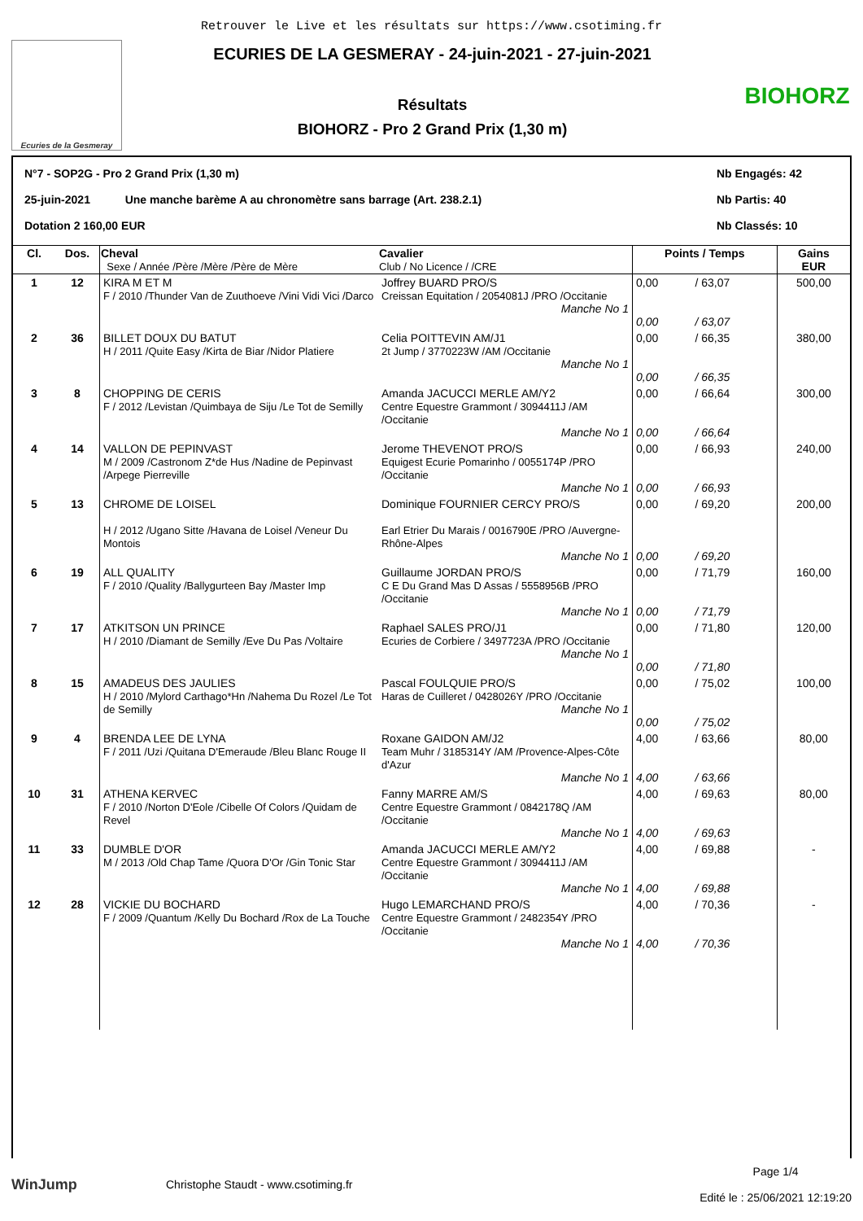Retrouver le Live et les résultats sur https://www.csotiming.fr
Ecuries de la Gesmeray
ECURIES DE LA GESMERAY - 24-juin-2021 - 27-juin-2021
Résultats
BIOHORZ - Pro 2 Grand Prix (1,30 m)
BIOHORZ
N°7 - SOP2G - Pro 2 Grand Prix (1,30 m) Nb Engagés: 42
25-juin-2021 Une manche barème A au chronomètre sans barrage (Art. 238.2.1) Nb Partis: 40
Dotation 2 160,00 EUR Nb Classés: 10
| Cl. | Dos. | Cheval Sexe / Année /Père /Mère /Père de Mère | Cavalier Club / No Licence / /CRE | Points / Temps | | Gains EUR |
| --- | --- | --- | --- | --- | --- | --- |
| 1 | 12 | KIRA M ET M F / 2010 /Thunder Van de Zuuthoeve /Vini Vidi Vici /Darco | Joffrey BUARD PRO/S Creissan Equitation / 2054081J /PRO /Occitanie Manche No 1 | 0,00 0,00 | / 63,07 / 63,07 | 500,00 |
| 2 | 36 | BILLET DOUX DU BATUT H / 2011 /Quite Easy /Kirta de Biar /Nidor Platiere | Celia POITTEVIN AM/J1 2t Jump / 3770223W /AM /Occitanie Manche No 1 | 0,00 0,00 | / 66,35 / 66,35 | 380,00 |
| 3 | 8 | CHOPPING DE CERIS F / 2012 /Levistan /Quimbaya de Siju /Le Tot de Semilly | Amanda JACUCCI MERLE AM/Y2 Centre Equestre Grammont / 3094411J /AM /Occitanie Manche No 1 | 0,00 0,00 | / 66,64 / 66,64 | 300,00 |
| 4 | 14 | VALLON DE PEPINVAST M / 2009 /Castronom Z*de Hus /Nadine de Pepinvast /Arpege Pierreville | Jerome THEVENOT PRO/S Equigest Ecurie Pomarinho / 0055174P /PRO /Occitanie Manche No 1 | 0,00 0,00 | / 66,93 / 66,93 | 240,00 |
| 5 | 13 | CHROME DE LOISEL H / 2012 /Ugano Sitte /Havana de Loisel /Veneur Du Montois | Dominique FOURNIER CERCY PRO/S Earl Etrier Du Marais / 0016790E /PRO /Auvergne-Rhône-Alpes Manche No 1 | 0,00 0,00 | / 69,20 / 69,20 | 200,00 |
| 6 | 19 | ALL QUALITY F / 2010 /Quality /Ballygurteen Bay /Master Imp | Guillaume JORDAN PRO/S C E Du Grand Mas D Assas / 5558956B /PRO /Occitanie Manche No 1 | 0,00 0,00 | / 71,79 / 71,79 | 160,00 |
| 7 | 17 | ATKITSON UN PRINCE H / 2010 /Diamant de Semilly /Eve Du Pas /Voltaire | Raphael SALES PRO/J1 Ecuries de Corbiere / 3497723A /PRO /Occitanie Manche No 1 | 0,00 0,00 | / 71,80 / 71,80 | 120,00 |
| 8 | 15 | AMADEUS DES JAULIES H / 2010 /Mylord Carthago*Hn /Nahema Du Rozel /Le Tot de Semilly | Pascal FOULQUIE PRO/S Haras de Cuilleret / 0428026Y /PRO /Occitanie Manche No 1 | 0,00 0,00 | / 75,02 / 75,02 | 100,00 |
| 9 | 4 | BRENDA LEE DE LYNA F / 2011 /Uzi /Quitana D'Emeraude /Bleu Blanc Rouge II | Roxane GAIDON AM/J2 Team Muhr / 3185314Y /AM /Provence-Alpes-Côte d'Azur Manche No 1 | 4,00 4,00 | / 63,66 / 63,66 | 80,00 |
| 10 | 31 | ATHENA KERVEC F / 2010 /Norton D'Eole /Cibelle Of Colors /Quidam de Revel | Fanny MARRE AM/S Centre Equestre Grammont / 0842178Q /AM /Occitanie Manche No 1 | 4,00 4,00 | / 69,63 / 69,63 | 80,00 |
| 11 | 33 | DUMBLE D'OR M / 2013 /Old Chap Tame /Quora D'Or /Gin Tonic Star | Amanda JACUCCI MERLE AM/Y2 Centre Equestre Grammont / 3094411J /AM /Occitanie Manche No 1 | 4,00 4,00 | / 69,88 / 69,88 | - |
| 12 | 28 | VICKIE DU BOCHARD F / 2009 /Quantum /Kelly Du Bochard /Rox de La Touche | Hugo LEMARCHAND PRO/S Centre Equestre Grammont / 2482354Y /PRO /Occitanie Manche No 1 | 4,00 4,00 | / 70,36 / 70,36 | - |
WinJump
Christophe Staudt - www.csotiming.fr
Page 1/4
Edité le : 25/06/2021 12:19:20